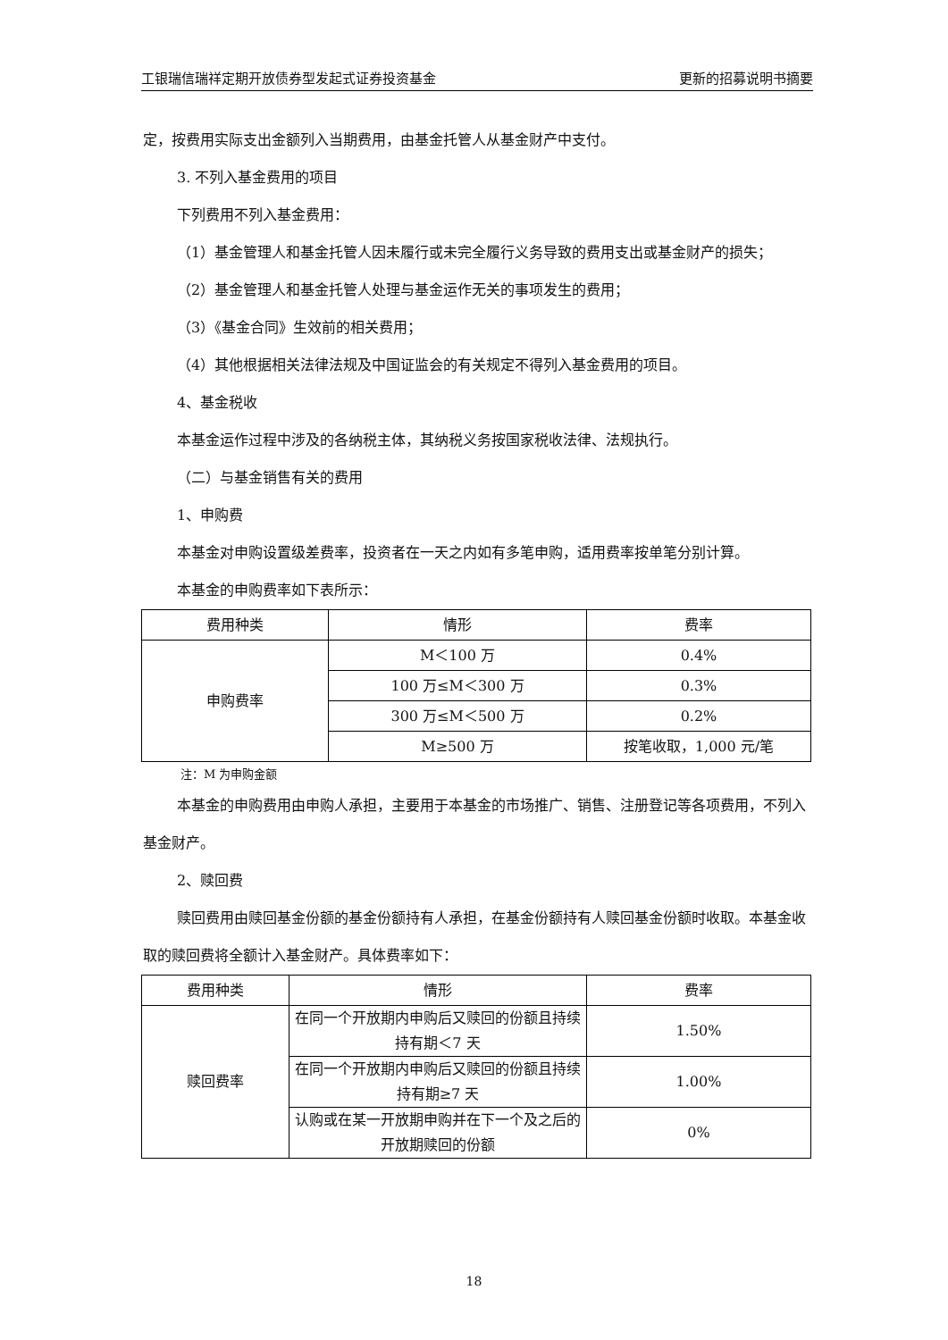工银瑞信瑞祥定期开放债券型发起式证券投资基金 更新的招募说明书摘要
定，按费用实际支出金额列入当期费用，由基金托管人从基金财产中支付。
3. 不列入基金费用的项目
下列费用不列入基金费用：
（1）基金管理人和基金托管人因未履行或未完全履行义务导致的费用支出或基金财产的损失；
（2）基金管理人和基金托管人处理与基金运作无关的事项发生的费用；
（3）《基金合同》生效前的相关费用；
（4）其他根据相关法律法规及中国证监会的有关规定不得列入基金费用的项目。
4、基金税收
本基金运作过程中涉及的各纳税主体，其纳税义务按国家税收法律、法规执行。
（二）与基金销售有关的费用
1、申购费
本基金对申购设置级差费率，投资者在一天之内如有多笔申购，适用费率按单笔分别计算。
本基金的申购费率如下表所示：
| 费用种类 | 情形 | 费率 |
| 申购费率 | M＜100 万 | 0.4% |
| | 100 万≤M＜300 万 | 0.3% |
| | 300 万≤M＜500 万 | 0.2% |
| | M≥500 万 | 按笔收取，1,000 元/笔 |
注：M 为申购金额
本基金的申购费用由申购人承担，主要用于本基金的市场推广、销售、注册登记等各项费用，不列入基金财产。
2、赎回费
赎回费用由赎回基金份额的基金份额持有人承担，在基金份额持有人赎回基金份额时收取。本基金收取的赎回费将全额计入基金财产。具体费率如下：
| 费用种类 | 情形 | 费率 |
| 赎回费率 | 在同一个开放期内申购后又赎回的份额且持续持有期＜7 天 | 1.50% |
| | 在同一个开放期内申购后又赎回的份额且持续持有期≥7 天 | 1.00% |
| | 认购或在某一开放期申购并在下一个及之后的开放期赎回的份额 | 0% |
18